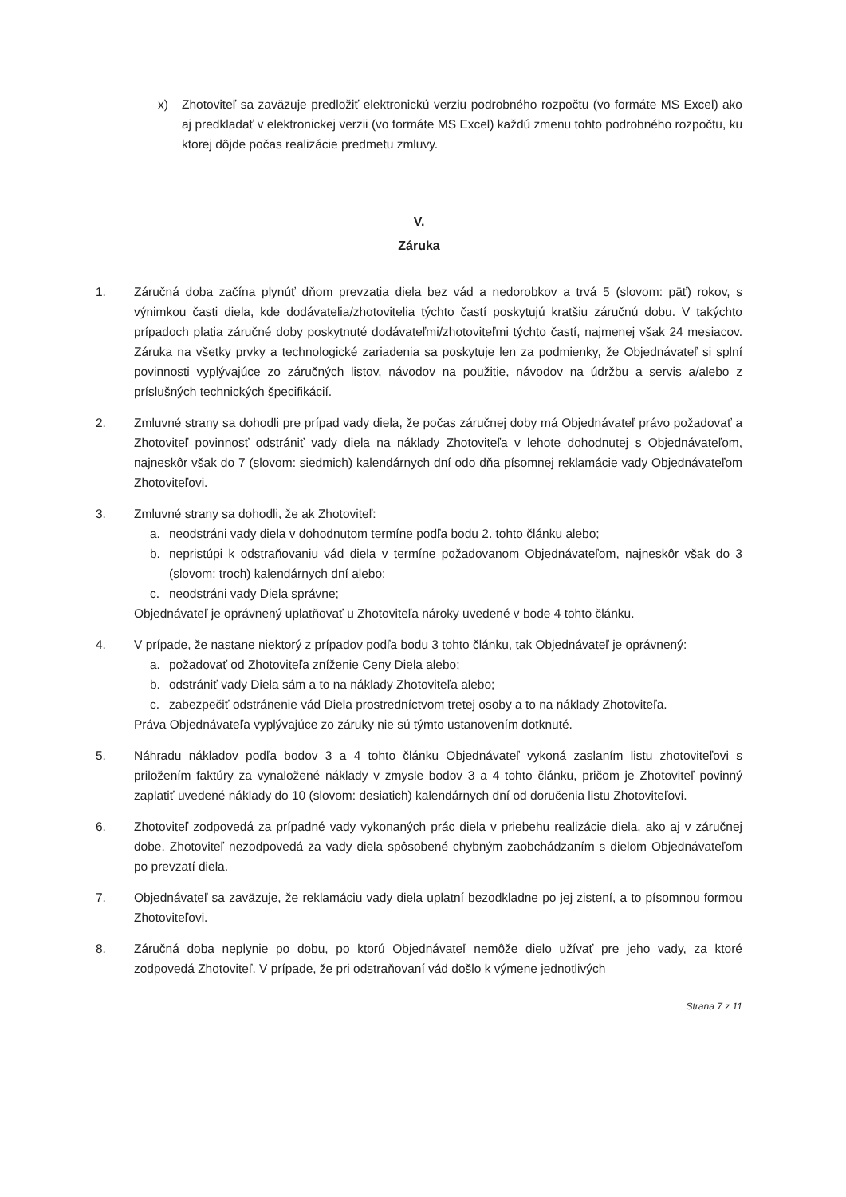x) Zhotoviteľ sa zaväzuje predložiť elektronickú verziu podrobného rozpočtu (vo formáte MS Excel) ako aj predkladať v elektronickej verzii (vo formáte MS Excel) každú zmenu tohto podrobného rozpočtu, ku ktorej dôjde počas realizácie predmetu zmluvy.
V.
Záruka
1. Záručná doba začína plynúť dňom prevzatia diela bez vád a nedorobkov a trvá 5 (slovom: päť) rokov, s výnimkou časti diela, kde dodávatelia/zhotovitelia týchto častí poskytujú kratšiu záručnú dobu. V takýchto prípadoch platia záručné doby poskytnuté dodávateľmi/zhotoviteľmi týchto častí, najmenej však 24 mesiacov. Záruka na všetky prvky a technologické zariadenia sa poskytuje len za podmienky, že Objednávateľ si splní povinnosti vyplývajúce zo záručných listov, návodov na použitie, návodov na údržbu a servis a/alebo z príslušných technických špecifikácií.
2. Zmluvné strany sa dohodli pre prípad vady diela, že počas záručnej doby má Objednávateľ právo požadovať a Zhotoviteľ povinnosť odstrániť vady diela na náklady Zhotoviteľa v lehote dohodnutej s Objednávateľom, najneskôr však do 7 (slovom: siedmich) kalendárnych dní odo dňa písomnej reklamácie vady Objednávateľom Zhotoviteľovi.
3. Zmluvné strany sa dohodli, že ak Zhotoviteľ:
a. neodstráni vady diela v dohodnutom termíne podľa bodu 2. tohto článku alebo;
b. nepristúpi k odstraňovaniu vád diela v termíne požadovanom Objednávateľom, najneskôr však do 3 (slovom: troch) kalendárnych dní alebo;
c. neodstráni vady Diela správne;
Objednávateľ je oprávnený uplatňovať u Zhotoviteľa nároky uvedené v bode 4 tohto článku.
4. V prípade, že nastane niektorý z prípadov podľa bodu 3 tohto článku, tak Objednávateľ je oprávnený:
a. požadovať od Zhotoviteľa zníženie Ceny Diela alebo;
b. odstrániť vady Diela sám a to na náklady Zhotoviteľa alebo;
c. zabezpečiť odstránenie vád Diela prostredníctvom tretej osoby a to na náklady Zhotoviteľa.
Práva Objednávateľa vyplývajúce zo záruky nie sú týmto ustanovením dotknuté.
5. Náhradu nákladov podľa bodov 3 a 4 tohto článku Objednávateľ vykoná zaslaním listu zhotoviteľovi s priložením faktúry za vynaložené náklady v zmysle bodov 3 a 4 tohto článku, pričom je Zhotoviteľ povinný zaplatiť uvedené náklady do 10 (slovom: desiatich) kalendárnych dní od doručenia listu Zhotoviteľovi.
6. Zhotoviteľ zodpovedá za prípadné vady vykonaných prác diela v priebehu realizácie diela, ako aj v záručnej dobe. Zhotoviteľ nezodpovedá za vady diela spôsobené chybným zaobchádzaním s dielom Objednávateľom po prevzatí diela.
7. Objednávateľ sa zaväzuje, že reklamáciu vady diela uplatní bezodkladne po jej zistení, a to písomnou formou Zhotoviteľovi.
8. Záručná doba neplynie po dobu, po ktorú Objednávateľ nemôže dielo užívať pre jeho vady, za ktoré zodpovedá Zhotoviteľ. V prípade, že pri odstraňovaní vád došlo k výmene jednotlivých
Strana 7 z 11